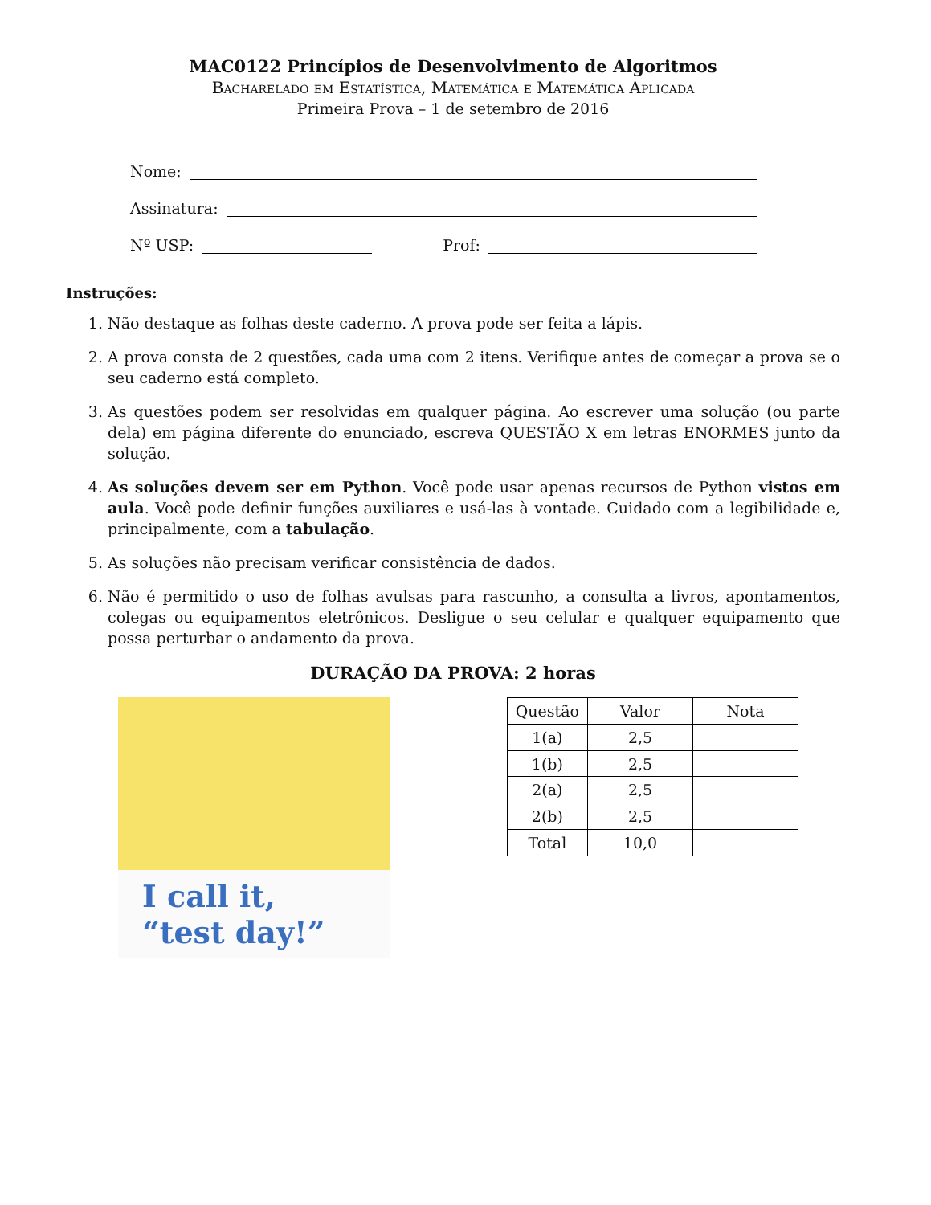MAC0122 Princípios de Desenvolvimento de Algoritmos
Bacharelado em Estatística, Matemática e Matemática Aplicada
Primeira Prova – 1 de setembro de 2016
Nome:
Assinatura:
Nº USP: Prof:
Instruções:
1. Não destaque as folhas deste caderno. A prova pode ser feita a lápis.
2. A prova consta de 2 questões, cada uma com 2 itens. Verifique antes de começar a prova se o seu caderno está completo.
3. As questões podem ser resolvidas em qualquer página. Ao escrever uma solução (ou parte dela) em página diferente do enunciado, escreva QUESTÃO X em letras ENORMES junto da solução.
4. As soluções devem ser em Python. Você pode usar apenas recursos de Python vistos em aula. Você pode definir funções auxiliares e usá-las à vontade. Cuidado com a legibilidade e, principalmente, com a tabulação.
5. As soluções não precisam verificar consistência de dados.
6. Não é permitido o uso de folhas avulsas para rascunho, a consulta a livros, apontamentos, colegas ou equipamentos eletrônicos. Desligue o seu celular e qualquer equipamento que possa perturbar o andamento da prova.
DURAÇÃO DA PROVA: 2 horas
I call it, “test day!”
| Questão | Valor | Nota |
| --- | --- | --- |
| 1(a) | 2,5 | |
| 1(b) | 2,5 | |
| 2(a) | 2,5 | |
| 2(b) | 2,5 | |
| Total | 10,0 | |